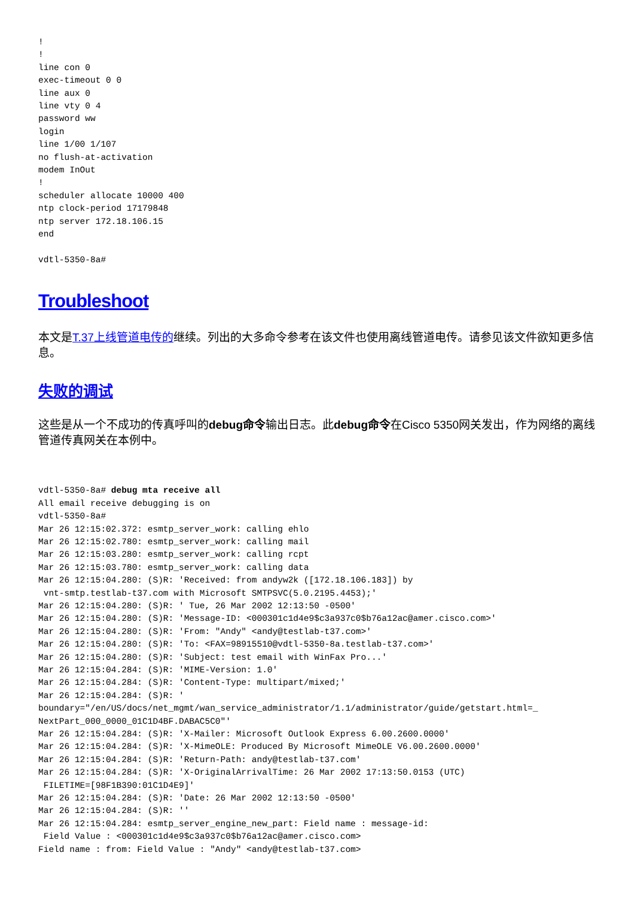!
!
line con 0
exec-timeout 0 0
line aux 0
line vty 0 4
password ww
login
line 1/00 1/107
no flush-at-activation
modem InOut
!
scheduler allocate 10000 400
ntp clock-period 17179848
ntp server 172.18.106.15
end

vdtl-5350-8a#
Troubleshoot
本文是T.37上线管道电传的继续。列出的大多命令参考在该文件也使用离线管道电传。请参见该文件欲知更多信息。
失败的调试
这些是从一个不成功的传真呼叫的debug命令输出日志。此debug命令在Cisco 5350网关发出，作为网络的离线管道传真网关在本例中。
vdtl-5350-8a# debug mta receive all
All email receive debugging is on
vdtl-5350-8a#
Mar 26 12:15:02.372: esmtp_server_work: calling ehlo
Mar 26 12:15:02.780: esmtp_server_work: calling mail
Mar 26 12:15:03.280: esmtp_server_work: calling rcpt
Mar 26 12:15:03.780: esmtp_server_work: calling data
Mar 26 12:15:04.280: (S)R: 'Received: from andyw2k ([172.18.106.183]) by
 vnt-smtp.testlab-t37.com with Microsoft SMTPSVC(5.0.2195.4453);'
Mar 26 12:15:04.280: (S)R: ' Tue, 26 Mar 2002 12:13:50 -0500'
Mar 26 12:15:04.280: (S)R: 'Message-ID: <000301c1d4e9$c3a937c0$b76a12ac@amer.cisco.com>'
Mar 26 12:15:04.280: (S)R: 'From: "Andy" <andy@testlab-t37.com>'
Mar 26 12:15:04.280: (S)R: 'To: <FAX=98915510@vdtl-5350-8a.testlab-t37.com>'
Mar 26 12:15:04.280: (S)R: 'Subject: test email with WinFax Pro...'
Mar 26 12:15:04.284: (S)R: 'MIME-Version: 1.0'
Mar 26 12:15:04.284: (S)R: 'Content-Type: multipart/mixed;'
Mar 26 12:15:04.284: (S)R: '
boundary="/en/US/docs/net_mgmt/wan_service_administrator/1.1/administrator/guide/getstart.html=_
NextPart_000_0000_01C1D4BF.DABAC5C0"'
Mar 26 12:15:04.284: (S)R: 'X-Mailer: Microsoft Outlook Express 6.00.2600.0000'
Mar 26 12:15:04.284: (S)R: 'X-MimeOLE: Produced By Microsoft MimeOLE V6.00.2600.0000'
Mar 26 12:15:04.284: (S)R: 'Return-Path: andy@testlab-t37.com'
Mar 26 12:15:04.284: (S)R: 'X-OriginalArrivalTime: 26 Mar 2002 17:13:50.0153 (UTC)
 FILETIME=[98F1B390:01C1D4E9]'
Mar 26 12:15:04.284: (S)R: 'Date: 26 Mar 2002 12:13:50 -0500'
Mar 26 12:15:04.284: (S)R: ''
Mar 26 12:15:04.284: esmtp_server_engine_new_part: Field name : message-id:
 Field Value : <000301c1d4e9$c3a937c0$b76a12ac@amer.cisco.com>
Field name : from: Field Value : "Andy" <andy@testlab-t37.com>